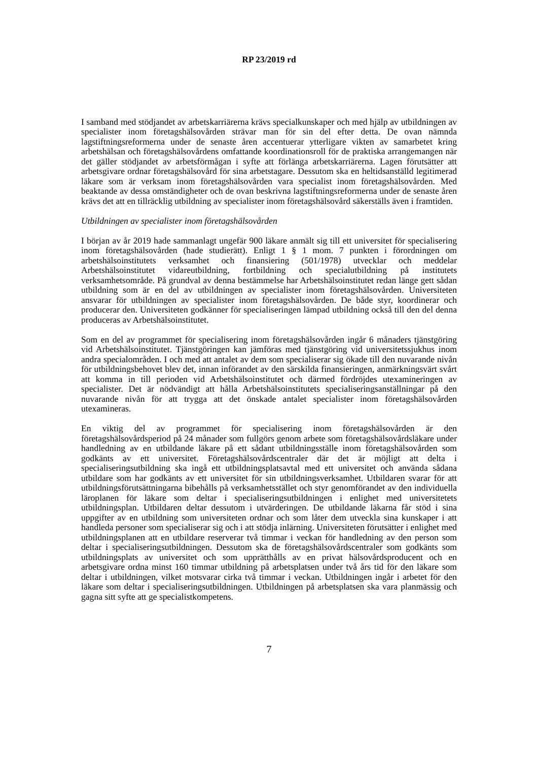RP 23/2019 rd
I samband med stödjandet av arbetskarriärerna krävs specialkunskaper och med hjälp av utbildningen av specialister inom företagshälsovården strävar man för sin del efter detta. De ovan nämnda lagstiftningsreformerna under de senaste åren accentuerar ytterligare vikten av samarbetet kring arbetshälsan och företagshälsovårdens omfattande koordinationsroll för de praktiska arrangemangen när det gäller stödjandet av arbetsförmågan i syfte att förlänga arbetskarriärerna. Lagen förutsätter att arbetsgivare ordnar företagshälsovård för sina arbetstagare. Dessutom ska en heltidsanställd legitimerad läkare som är verksam inom företagshälsovården vara specialist inom företagshälsovården. Med beaktande av dessa omständigheter och de ovan beskrivna lagstiftningsreformerna under de senaste åren krävs det att en tillräcklig utbildning av specialister inom företagshälsovård säkerställs även i framtiden.
Utbildningen av specialister inom företagshälsovården
I början av år 2019 hade sammanlagt ungefär 900 läkare anmält sig till ett universitet för specialisering inom företagshälsovården (hade studierätt). Enligt 1 § 1 mom. 7 punkten i förordningen om arbetshälsoinstitutets verksamhet och finansiering (501/1978) utvecklar och meddelar Arbetshälsoinstitutet vidareutbildning, fortbildning och specialutbildning på institutets verksamhetsområde. På grundval av denna bestämmelse har Arbetshälsoinstitutet redan länge gett sådan utbildning som är en del av utbildningen av specialister inom företagshälsovården. Universiteten ansvarar för utbildningen av specialister inom företagshälsovården. De både styr, koordinerar och producerar den. Universiteten godkänner för specialiseringen lämpad utbildning också till den del denna produceras av Arbetshälsoinstitutet.
Som en del av programmet för specialisering inom företagshälsovården ingår 6 månaders tjänstgöring vid Arbetshälsoinstitutet. Tjänstgöringen kan jämföras med tjänstgöring vid universitetssjukhus inom andra specialområden. I och med att antalet av dem som specialiserar sig ökade till den nuvarande nivån för utbildningsbehovet blev det, innan införandet av den särskilda finansieringen, anmärkningsvärt svårt att komma in till perioden vid Arbetshälsoinstitutet och därmed fördröjdes utexamineringen av specialister. Det är nödvändigt att hålla Arbetshälsoinstitutets specialiseringsanställningar på den nuvarande nivån för att trygga att det önskade antalet specialister inom företagshälsovården utexamineras.
En viktig del av programmet för specialisering inom företagshälsovården är den företagshälsovårdsperiod på 24 månader som fullgörs genom arbete som företagshälsovårdsläkare under handledning av en utbildande läkare på ett sådant utbildningsställe inom företagshälsovården som godkänts av ett universitet. Företagshälsovårdscentraler där det är möjligt att delta i specialiseringsutbildning ska ingå ett utbildningsplatsavtal med ett universitet och använda sådana utbildare som har godkänts av ett universitet för sin utbildningsverksamhet. Utbildaren svarar för att utbildningsförutsättningarna bibehålls på verksamhetsstället och styr genomförandet av den individuella läroplanen för läkare som deltar i specialiseringsutbildningen i enlighet med universitetets utbildningsplan. Utbildaren deltar dessutom i utvärderingen. De utbildande läkarna får stöd i sina uppgifter av en utbildning som universiteten ordnar och som låter dem utveckla sina kunskaper i att handleda personer som specialiserar sig och i att stödja inlärning. Universiteten förutsätter i enlighet med utbildningsplanen att en utbildare reserverar två timmar i veckan för handledning av den person som deltar i specialiseringsutbildningen. Dessutom ska de företagshälsovårdscentraler som godkänts som utbildningsplats av universitet och som upprätthålls av en privat hälsovårdsproducent och en arbetsgivare ordna minst 160 timmar utbildning på arbetsplatsen under två års tid för den läkare som deltar i utbildningen, vilket motsvarar cirka två timmar i veckan. Utbildningen ingår i arbetet för den läkare som deltar i specialiseringsutbildningen. Utbildningen på arbetsplatsen ska vara planmässig och gagna sitt syfte att ge specialistkompetens.
7